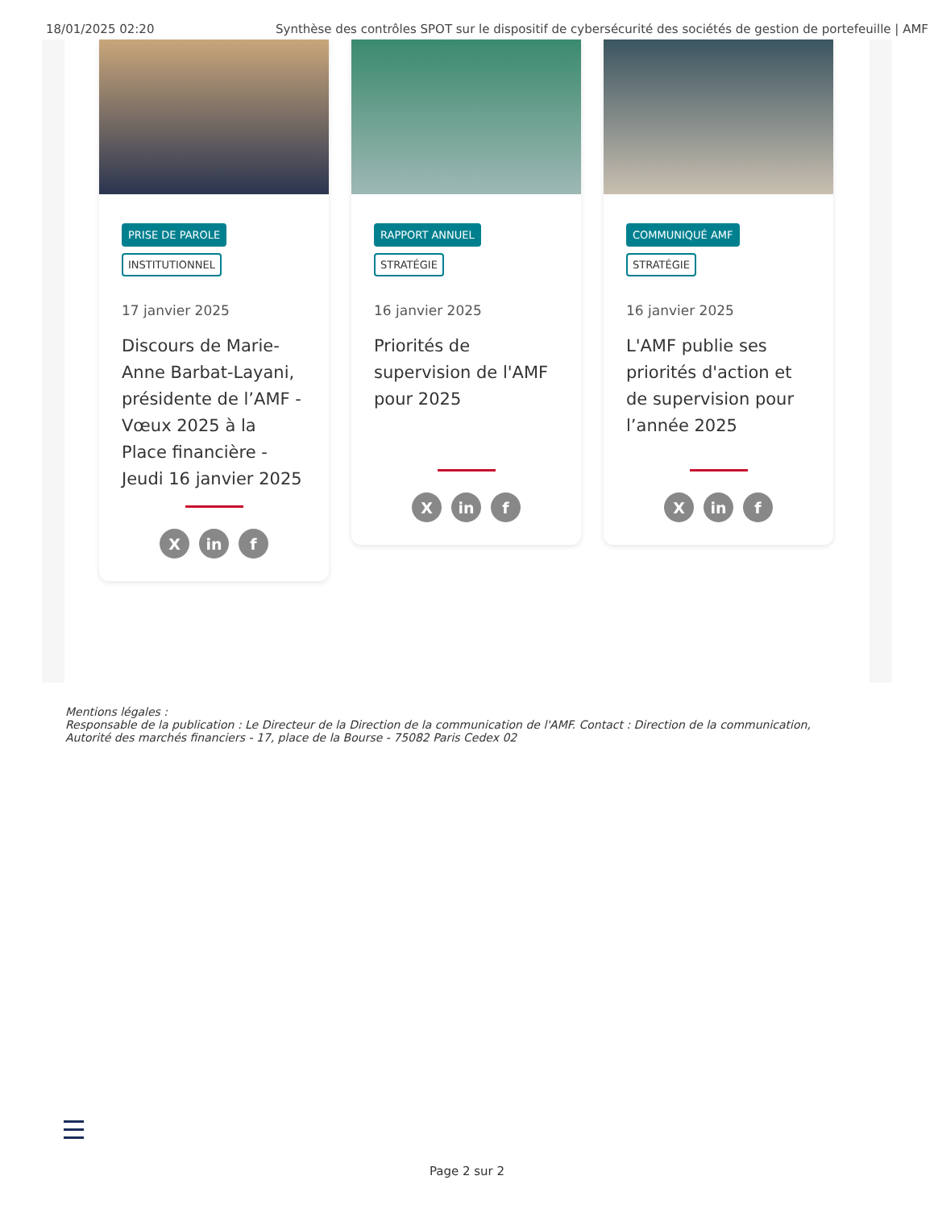18/01/2025 02:20 Synthèse des contrôles SPOT sur le dispositif de cybersécurité des sociétés de gestion de portefeuille | AMF
PRISE DE PAROLE
INSTITUTIONNEL
17 janvier 2025
Discours de Marie-Anne Barbat-Layani, présidente de l’AMF - Vœux 2025 à la Place financière - Jeudi 16 janvier 2025
Xin f
RAPPORT ANNUEL
STRATÉGIE
16 janvier 2025
Priorités de supervision de l'AMF pour 2025
Xin f
COMMUNIQUÉ AMF
STRATÉGIE
16 janvier 2025
L'AMF publie ses priorités d'action et de supervision pour l’année 2025
Xin f
Mentions légales :
Responsable de la publication : Le Directeur de la Direction de la communication de l'AMF. Contact : Direction de la communication,
Autorité des marchés financiers - 17, place de la Bourse - 75082 Paris Cedex 02
Page 2 sur 2